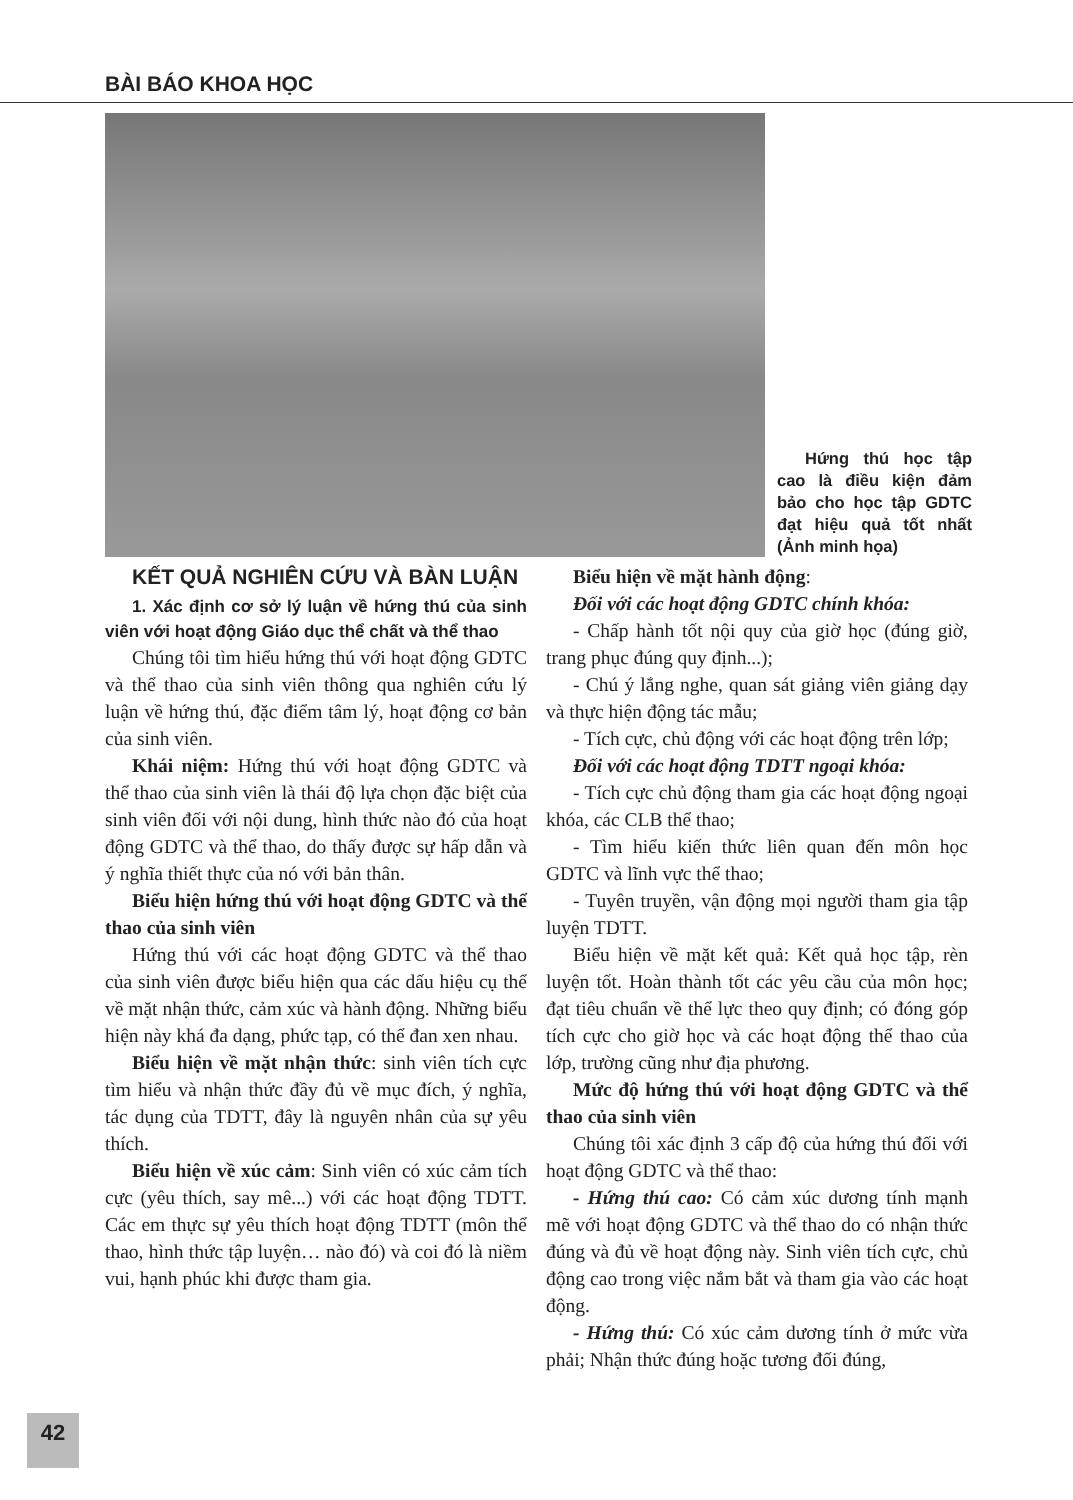BÀI BÁO KHOA HỌC
Hứng thú học tập cao là điều kiện đảm bảo cho học tập GDTC đạt hiệu quả tốt nhất (Ảnh minh họa)
KẾT QUẢ NGHIÊN CỨU VÀ BÀN LUẬN
1. Xác định cơ sở lý luận về hứng thú của sinh viên với hoạt động Giáo dục thể chất và thể thao
Chúng tôi tìm hiểu hứng thú với hoạt động GDTC và thể thao của sinh viên thông qua nghiên cứu lý luận về hứng thú, đặc điểm tâm lý, hoạt động cơ bản của sinh viên.
Khái niệm: Hứng thú với hoạt động GDTC và thể thao của sinh viên là thái độ lựa chọn đặc biệt của sinh viên đối với nội dung, hình thức nào đó của hoạt động GDTC và thể thao, do thấy được sự hấp dẫn và ý nghĩa thiết thực của nó với bản thân.
Biểu hiện hứng thú với hoạt động GDTC và thể thao của sinh viên
Hứng thú với các hoạt động GDTC và thể thao của sinh viên được biểu hiện qua các dấu hiệu cụ thể về mặt nhận thức, cảm xúc và hành động. Những biểu hiện này khá đa dạng, phức tạp, có thể đan xen nhau.
Biểu hiện về mặt nhận thức: sinh viên tích cực tìm hiểu và nhận thức đầy đủ về mục đích, ý nghĩa, tác dụng của TDTT, đây là nguyên nhân của sự yêu thích.
Biểu hiện về xúc cảm: Sinh viên có xúc cảm tích cực (yêu thích, say mê...) với các hoạt động TDTT. Các em thực sự yêu thích hoạt động TDTT (môn thể thao, hình thức tập luyện… nào đó) và coi đó là niềm vui, hạnh phúc khi được tham gia.
Biểu hiện về mặt hành động:
Đối với các hoạt động GDTC chính khóa:
- Chấp hành tốt nội quy của giờ học (đúng giờ, trang phục đúng quy định...);
- Chú ý lắng nghe, quan sát giảng viên giảng dạy và thực hiện động tác mẫu;
- Tích cực, chủ động với các hoạt động trên lớp;
Đối với các hoạt động TDTT ngoại khóa:
- Tích cực chủ động tham gia các hoạt động ngoại khóa, các CLB thể thao;
- Tìm hiểu kiến thức liên quan đến môn học GDTC và lĩnh vực thể thao;
- Tuyên truyền, vận động mọi người tham gia tập luyện TDTT.
Biểu hiện về mặt kết quả: Kết quả học tập, rèn luyện tốt. Hoàn thành tốt các yêu cầu của môn học; đạt tiêu chuẩn về thể lực theo quy định; có đóng góp tích cực cho giờ học và các hoạt động thể thao của lớp, trường cũng như địa phương.
Mức độ hứng thú với hoạt động GDTC và thể thao của sinh viên
Chúng tôi xác định 3 cấp độ của hứng thú đối với hoạt động GDTC và thể thao:
- Hứng thú cao: Có cảm xúc dương tính mạnh mẽ với hoạt động GDTC và thể thao do có nhận thức đúng và đủ về hoạt động này. Sinh viên tích cực, chủ động cao trong việc nắm bắt và tham gia vào các hoạt động.
- Hứng thú: Có xúc cảm dương tính ở mức vừa phải; Nhận thức đúng hoặc tương đối đúng,
42